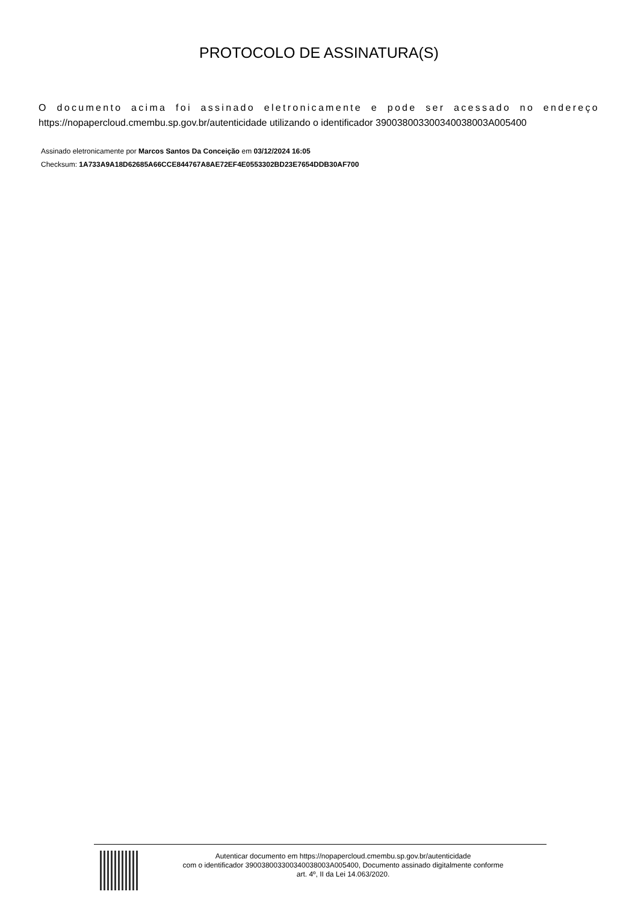PROTOCOLO DE ASSINATURA(S)
O documento acima foi assinado eletronicamente e pode ser acessado no endereço https://nopapercloud.cmembu.sp.gov.br/autenticidade utilizando o identificador 390038003300340038003A005400
Assinado eletronicamente por Marcos Santos Da Conceição em 03/12/2024 16:05
Checksum: 1A733A9A18D62685A66CCE844767A8AE72EF4E0553302BD23E7654DDB30AF700
Autenticar documento em https://nopapercloud.cmembu.sp.gov.br/autenticidade
com o identificador 390038003300340038003A005400, Documento assinado digitalmente conforme
art. 4º, II da Lei 14.063/2020.